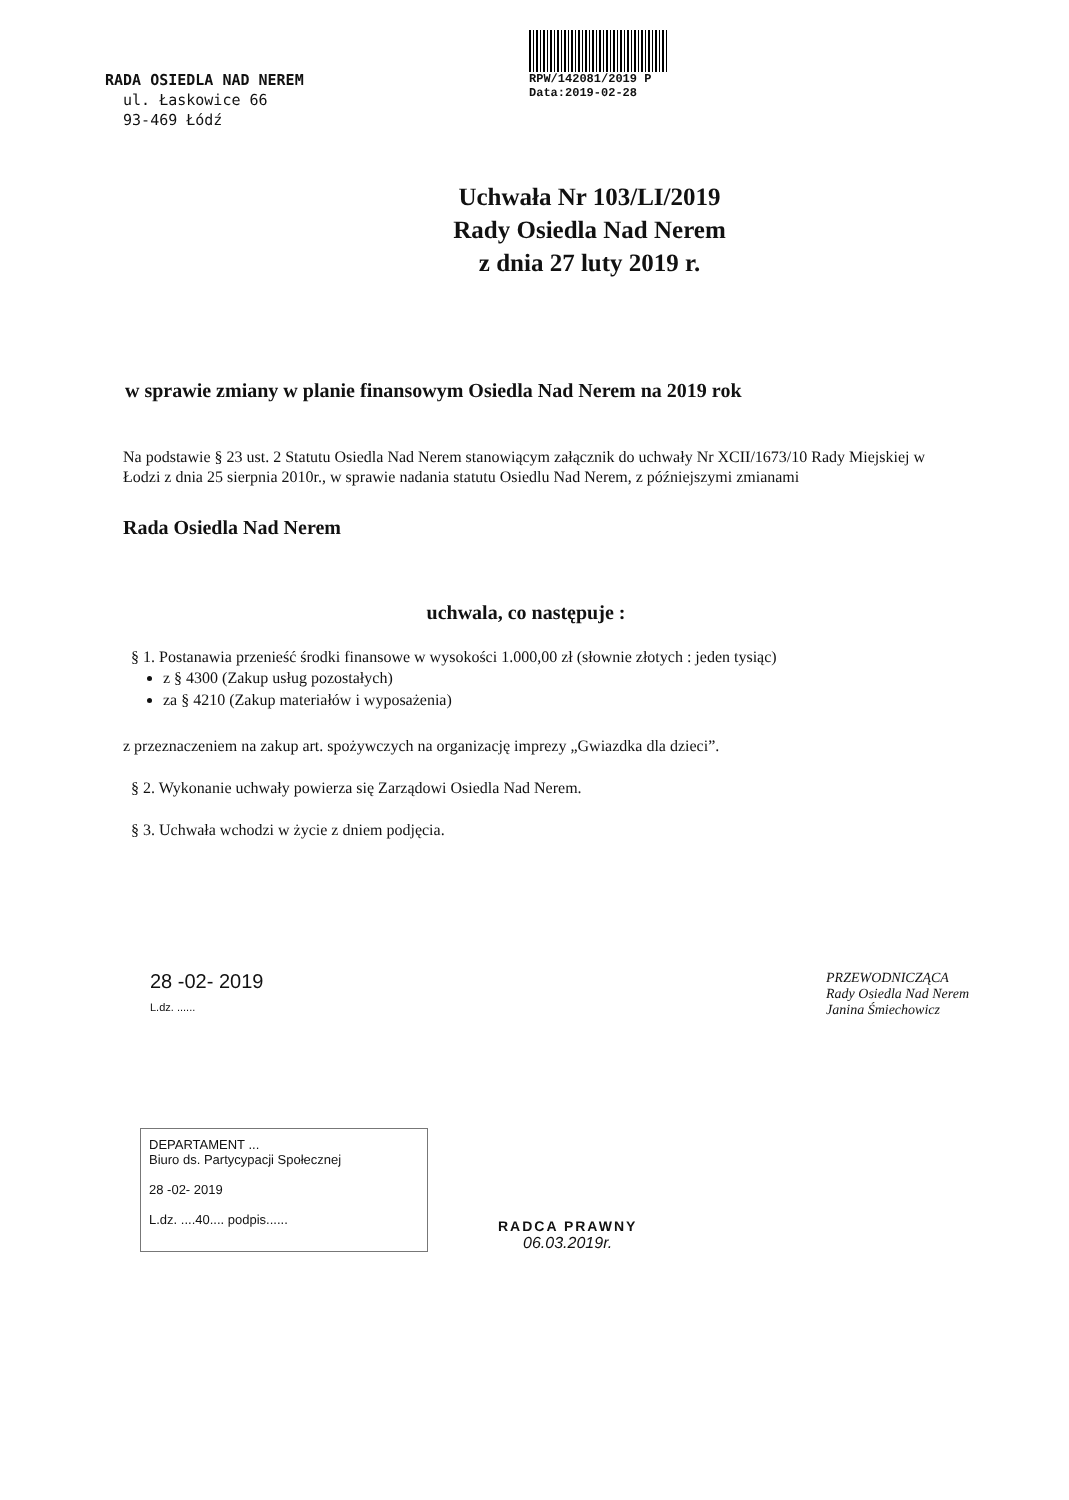RADA OSIEDLA NAD NEREM
ul. Łaskowice 66
93-469 Łódź
RPW/142081/2019 P
Data:2019-02-28
Uchwała Nr 103/LI/2019
Rady Osiedla Nad Nerem
z dnia 27 luty 2019 r.
w sprawie zmiany w planie finansowym Osiedla Nad Nerem na 2019 rok
Na podstawie § 23 ust. 2 Statutu Osiedla Nad Nerem stanowiącym załącznik do uchwały Nr XCII/1673/10 Rady Miejskiej w Łodzi z dnia 25 sierpnia 2010r., w sprawie nadania statutu Osiedlu Nad Nerem, z późniejszymi zmianami
Rada Osiedla Nad Nerem
uchwala, co następuje :
§ 1. Postanawia przenieść środki finansowe w wysokości 1.000,00 zł (słownie złotych : jeden tysiąc)
z § 4300 (Zakup usług pozostałych)
za § 4210 (Zakup materiałów i wyposażenia)
z przeznaczeniem na zakup art. spożywczych na organizację imprezy „Gwiazdka dla dzieci”.
§ 2. Wykonanie uchwały powierza się Zarządowi Osiedla Nad Nerem.
§ 3. Uchwała wchodzi w życie z dniem podjęcia.
28 -02- 2019
L.dz. ......
PRZEWODNICZĄCA
Rady Osiedla Nad Nerem
Janina Śmiechowicz
DEPARTAMENT ...
Biuro ds. Partycypacji Społecznej
28 -02- 2019
L.dz. ....40.... podpis......
RADCA PRAWNY
06.03.2019r.